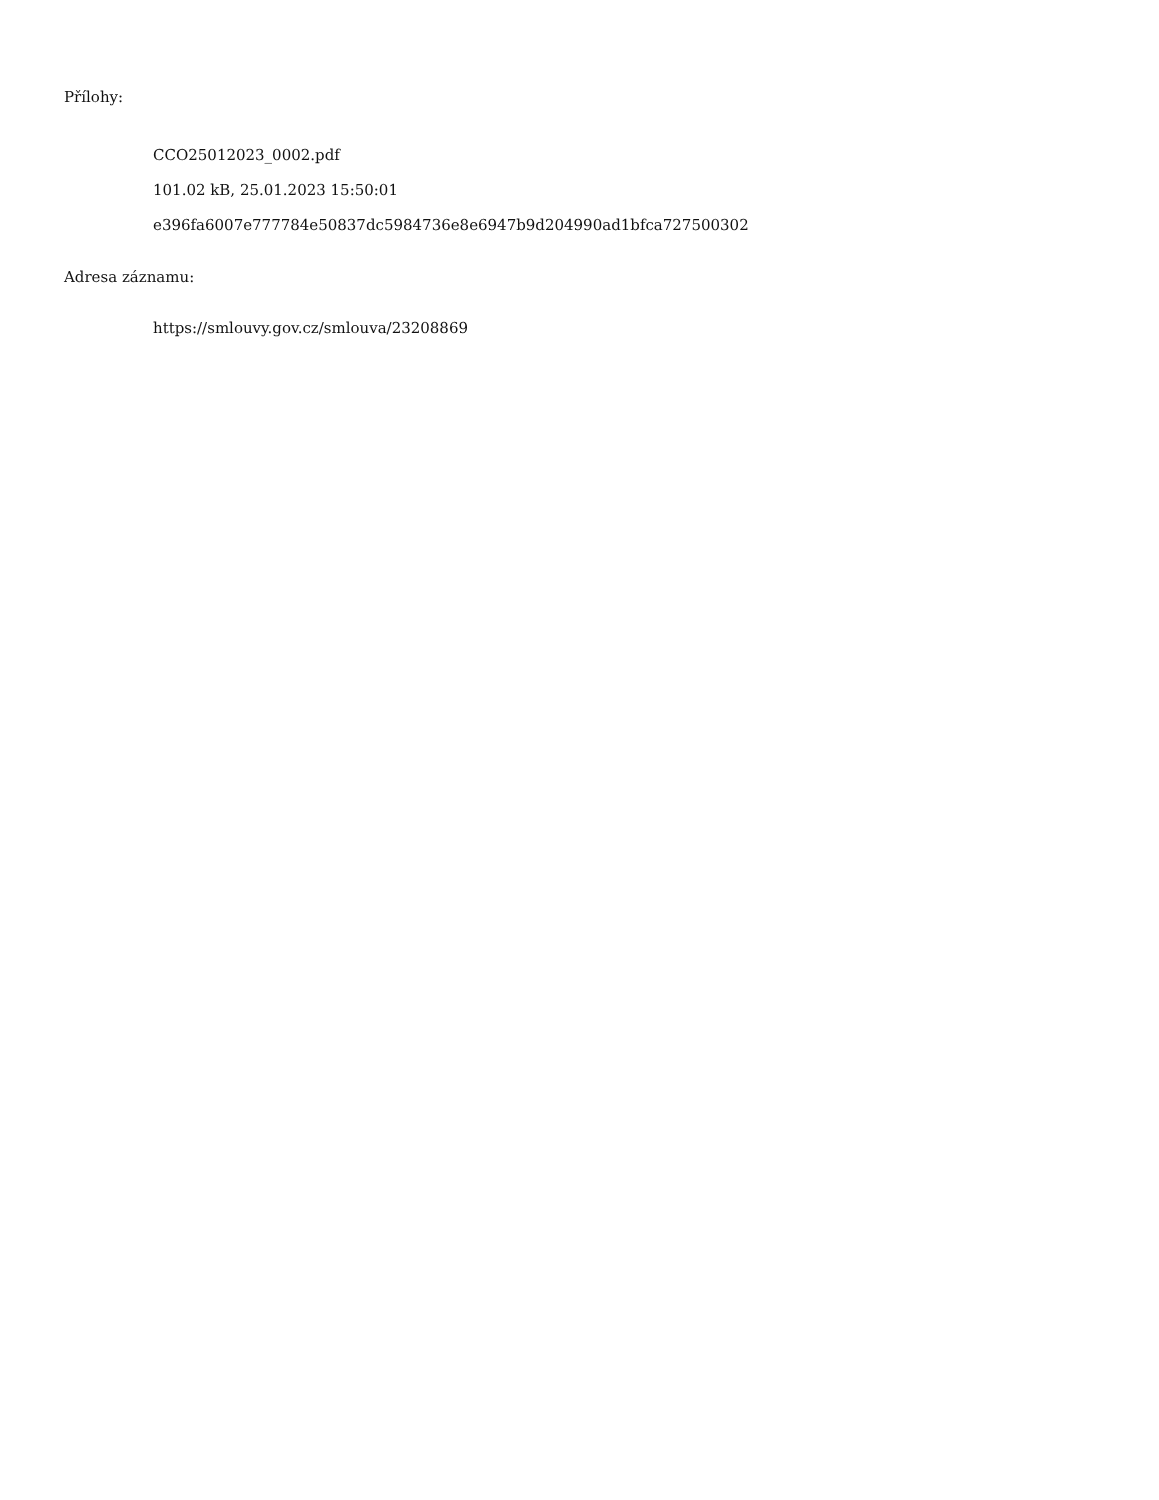Přílohy:
CCO25012023_0002.pdf
101.02 kB, 25.01.2023 15:50:01
e396fa6007e777784e50837dc5984736e8e6947b9d204990ad1bfca727500302
Adresa záznamu:
https://smlouvy.gov.cz/smlouva/23208869